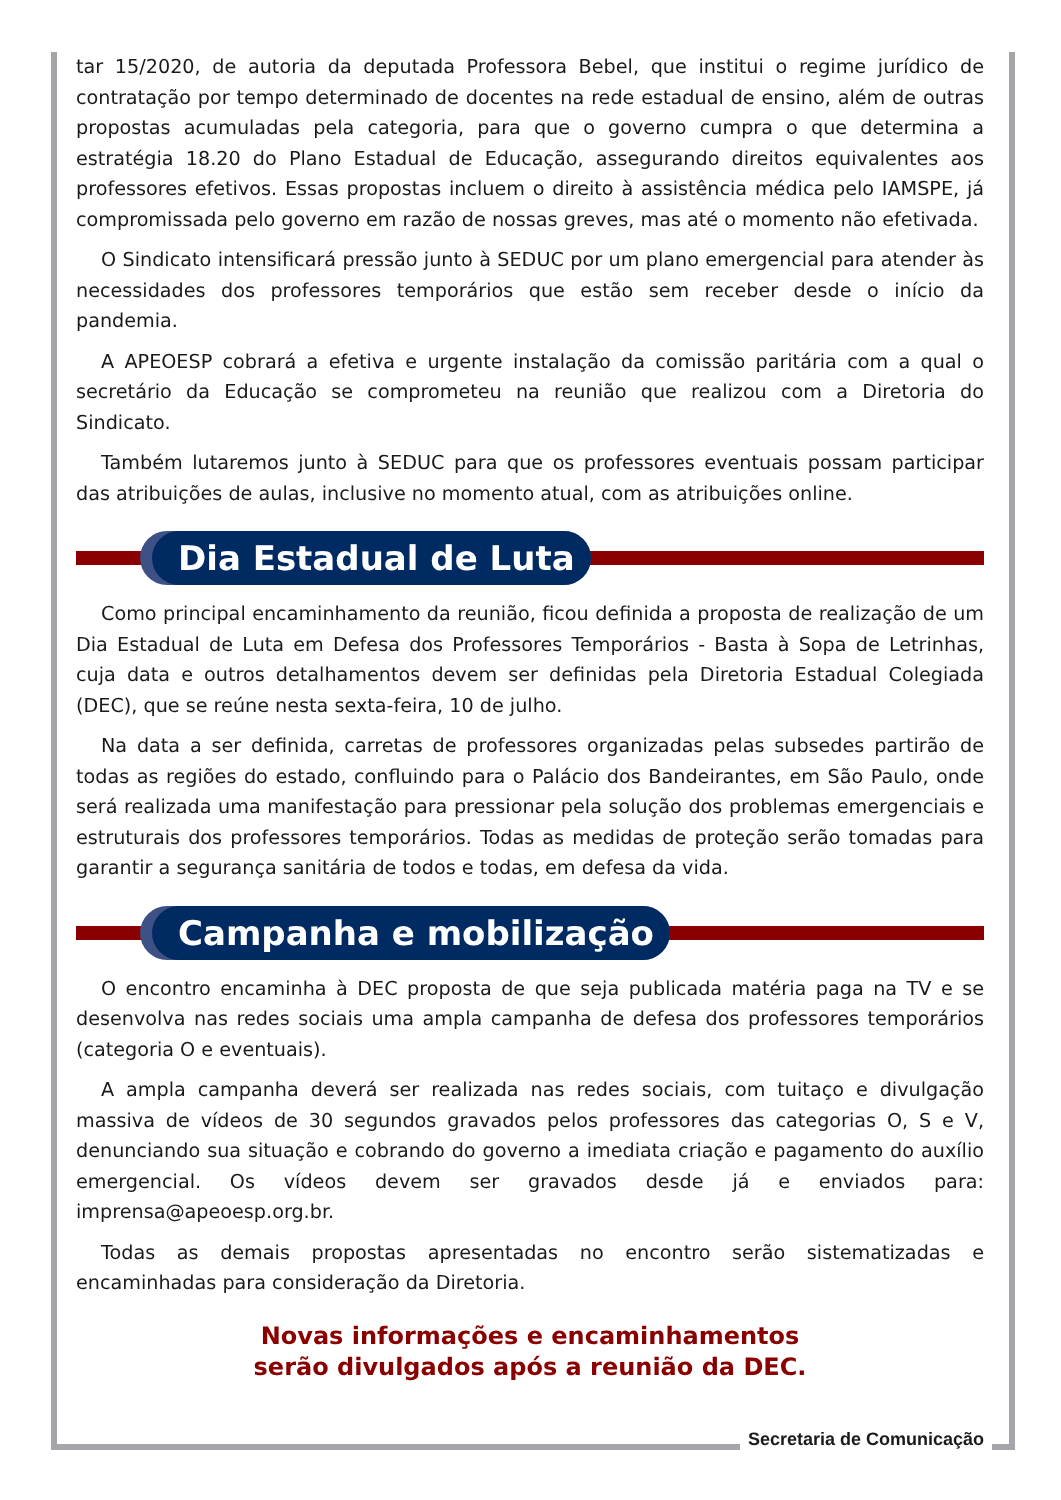tar 15/2020, de autoria da deputada Professora Bebel, que institui o regime jurídico de contratação por tempo determinado de docentes na rede estadual de ensino, além de outras propostas acumuladas pela categoria, para que o governo cumpra o que determina a estratégia 18.20 do Plano Estadual de Educação, assegurando direitos equivalentes aos professores efetivos. Essas propostas incluem o direito à assistência médica pelo IAMSPE, já compromissada pelo governo em razão de nossas greves, mas até o momento não efetivada.
O Sindicato intensificará pressão junto à SEDUC por um plano emergencial para atender às necessidades dos professores temporários que estão sem receber desde o início da pandemia.
A APEOESP cobrará a efetiva e urgente instalação da comissão paritária com a qual o secretário da Educação se comprometeu na reunião que realizou com a Diretoria do Sindicato.
Também lutaremos junto à SEDUC para que os professores eventuais possam participar das atribuições de aulas, inclusive no momento atual, com as atribuições online.
Dia Estadual de Luta
Como principal encaminhamento da reunião, ficou definida a proposta de realização de um Dia Estadual de Luta em Defesa dos Professores Temporários - Basta à Sopa de Letrinhas, cuja data e outros detalhamentos devem ser definidas pela Diretoria Estadual Colegiada (DEC), que se reúne nesta sexta-feira, 10 de julho.
Na data a ser definida, carretas de professores organizadas pelas subsedes partirão de todas as regiões do estado, confluindo para o Palácio dos Bandeirantes, em São Paulo, onde será realizada uma manifestação para pressionar pela solução dos problemas emergenciais e estruturais dos professores temporários. Todas as medidas de proteção serão tomadas para garantir a segurança sanitária de todos e todas, em defesa da vida.
Campanha e mobilização
O encontro encaminha à DEC proposta de que seja publicada matéria paga na TV e se desenvolva nas redes sociais uma ampla campanha de defesa dos professores temporários (categoria O e eventuais).
A ampla campanha deverá ser realizada nas redes sociais, com tuitaço e divulgação massiva de vídeos de 30 segundos gravados pelos professores das categorias O, S e V, denunciando sua situação e cobrando do governo a imediata criação e pagamento do auxílio emergencial. Os vídeos devem ser gravados desde já e enviados para: imprensa@apeoesp.org.br.
Todas as demais propostas apresentadas no encontro serão sistematizadas e encaminhadas para consideração da Diretoria.
Novas informações e encaminhamentos
serão divulgados após a reunião da DEC.
Secretaria de Comunicação